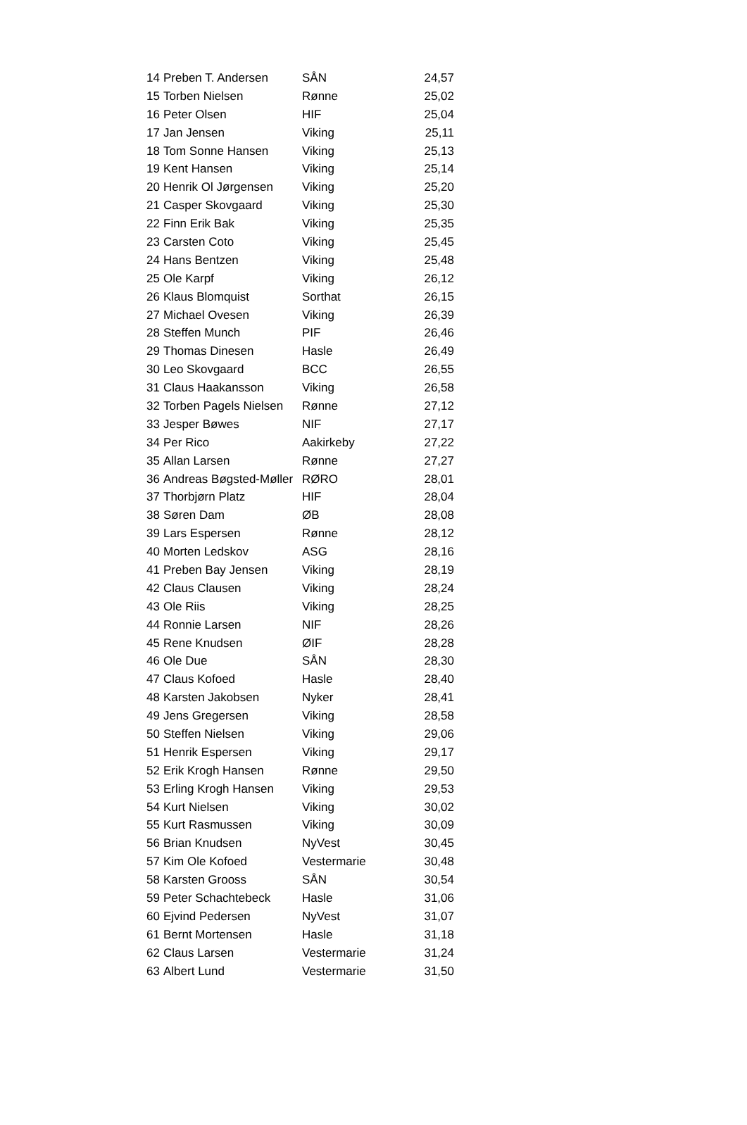| 14 | Preben T. Andersen | SÅN | 24,57 |
| 15 | Torben Nielsen | Rønne | 25,02 |
| 16 | Peter Olsen | HIF | 25,04 |
| 17 | Jan Jensen | Viking | 25,11 |
| 18 | Tom Sonne Hansen | Viking | 25,13 |
| 19 | Kent Hansen | Viking | 25,14 |
| 20 | Henrik Ol Jørgensen | Viking | 25,20 |
| 21 | Casper Skovgaard | Viking | 25,30 |
| 22 | Finn Erik Bak | Viking | 25,35 |
| 23 | Carsten Coto | Viking | 25,45 |
| 24 | Hans Bentzen | Viking | 25,48 |
| 25 | Ole Karpf | Viking | 26,12 |
| 26 | Klaus Blomquist | Sorthat | 26,15 |
| 27 | Michael Ovesen | Viking | 26,39 |
| 28 | Steffen Munch | PIF | 26,46 |
| 29 | Thomas Dinesen | Hasle | 26,49 |
| 30 | Leo Skovgaard | BCC | 26,55 |
| 31 | Claus Haakansson | Viking | 26,58 |
| 32 | Torben Pagels Nielsen | Rønne | 27,12 |
| 33 | Jesper Bøwes | NIF | 27,17 |
| 34 | Per Rico | Aakirkeby | 27,22 |
| 35 | Allan Larsen | Rønne | 27,27 |
| 36 | Andreas Bøgsted-Møller | RØRO | 28,01 |
| 37 | Thorbjørn Platz | HIF | 28,04 |
| 38 | Søren Dam | ØB | 28,08 |
| 39 | Lars Espersen | Rønne | 28,12 |
| 40 | Morten Ledskov | ASG | 28,16 |
| 41 | Preben Bay Jensen | Viking | 28,19 |
| 42 | Claus Clausen | Viking | 28,24 |
| 43 | Ole Riis | Viking | 28,25 |
| 44 | Ronnie Larsen | NIF | 28,26 |
| 45 | Rene Knudsen | ØIF | 28,28 |
| 46 | Ole Due | SÅN | 28,30 |
| 47 | Claus Kofoed | Hasle | 28,40 |
| 48 | Karsten Jakobsen | Nyker | 28,41 |
| 49 | Jens Gregersen | Viking | 28,58 |
| 50 | Steffen Nielsen | Viking | 29,06 |
| 51 | Henrik Espersen | Viking | 29,17 |
| 52 | Erik Krogh Hansen | Rønne | 29,50 |
| 53 | Erling Krogh Hansen | Viking | 29,53 |
| 54 | Kurt Nielsen | Viking | 30,02 |
| 55 | Kurt Rasmussen | Viking | 30,09 |
| 56 | Brian Knudsen | NyVest | 30,45 |
| 57 | Kim Ole Kofoed | Vestermarie | 30,48 |
| 58 | Karsten Grooss | SÅN | 30,54 |
| 59 | Peter Schachtebeck | Hasle | 31,06 |
| 60 | Ejvind Pedersen | NyVest | 31,07 |
| 61 | Bernt Mortensen | Hasle | 31,18 |
| 62 | Claus Larsen | Vestermarie | 31,24 |
| 63 | Albert Lund | Vestermarie | 31,50 |